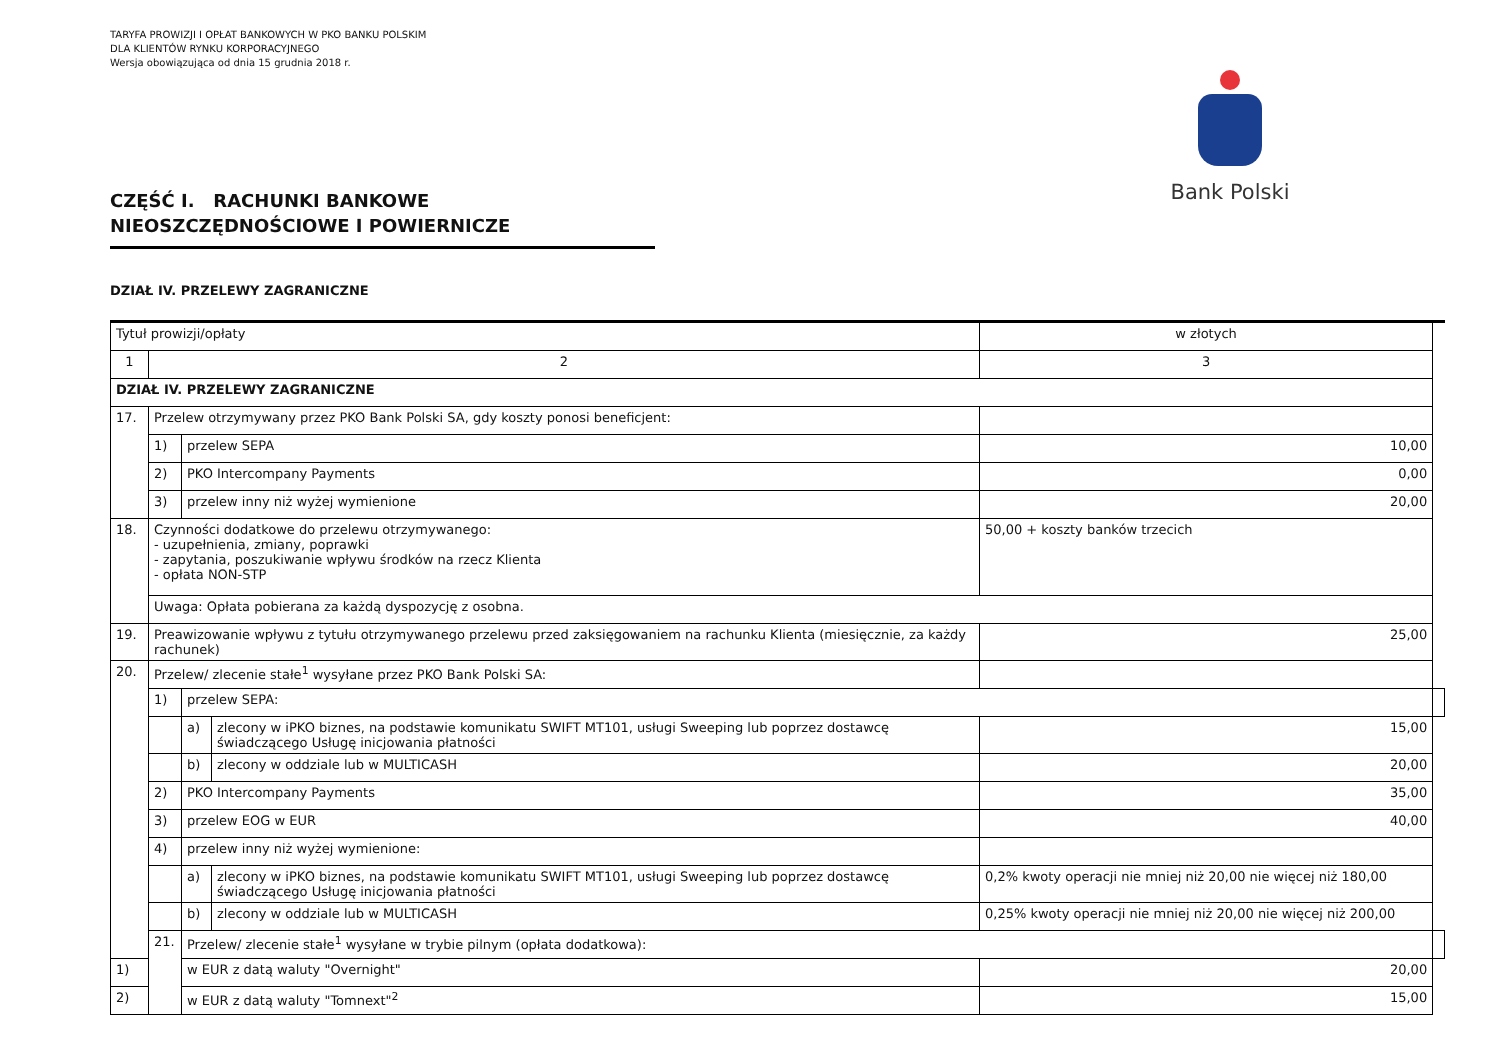TARYFA PROWIZJI I OPŁAT BANKOWYCH W PKO BANKU POLSKIM
DLA KLIENTÓW RYNKU KORPORACYJNEGO
Wersja obowiązująca od dnia 15 grudnia 2018 r.
Bank Polski
CZĘŚĆ I. RACHUNKI BANKOWE NIEOSZCZĘDNOŚCIOWE I POWIERNICZE
DZIAŁ IV. PRZELEWY ZAGRANICZNE
| Tytuł prowizji/opłaty | | | | w złotych | |
| --- | --- | --- | --- | --- | --- |
| 1 | 2 | | | 3 | |
| DZIAŁ IV. PRZELEWY ZAGRANICZNE | | | | | |
| 17. | Przelew otrzymywany przez PKO Bank Polski SA, gdy koszty ponosi beneficjent: | | | | |
| | 1) | przelew SEPA | | 10,00 | |
| | 2) | PKO Intercompany Payments | | 0,00 | |
| | 3) | przelew inny niż wyżej wymienione | | 20,00 | |
| 18. | Czynności dodatkowe do przelewu otrzymywanego: - uzupełnienia, zmiany, poprawki - zapytania, poszukiwanie wpływu środków na rzecz Klienta - opłata NON-STP | | | 50,00 + koszty banków trzecich | |
| | Uwaga: Opłata pobierana za każdą dyspozycję z osobna. | | | | |
| 19. | Preawizowanie wpływu z tytułu otrzymywanego przelewu przed zaksięgowaniem na rachunku Klienta (miesięcznie, za każdy rachunek) | | | 25,00 | |
| 20. | Przelew/ zlecenie stałe<sup>1</sup> wysyłane przez PKO Bank Polski SA: | | | | |
| | 1) | przelew SEPA: | | | |
| | | a) | zlecony w iPKO biznes, na podstawie komunikatu SWIFT MT101, usługi Sweeping lub poprzez dostawcę świadczącego Usługę inicjowania płatności | 15,00 | |
| | | b) | zlecony w oddziale lub w MULTICASH | 20,00 | |
| | 2) | PKO Intercompany Payments | | 35,00 | |
| | 3) | przelew EOG w EUR | | 40,00 | |
| | 4) | przelew inny niż wyżej wymienione: | | | |
| | | a) | zlecony w iPKO biznes, na podstawie komunikatu SWIFT MT101, usługi Sweeping lub poprzez dostawcę świadczącego Usługę inicjowania płatności | 0,2% kwoty operacji nie mniej niż 20,00 nie więcej niż 180,00 | |
| | | b) | zlecony w oddziale lub w MULTICASH | 0,25% kwoty operacji nie mniej niż 20,00 nie więcej niż 200,00 | |
| | 21. | Przelew/ zlecenie stałe<sup>1</sup> wysyłane w trybie pilnym (opłata dodatkowa): | | | |
| 1) | | w EUR z datą waluty "Overnight" | | 20,00 | |
| 2) | | w EUR z datą waluty "Tomnext"<sup>2</sup> | | 15,00 | |